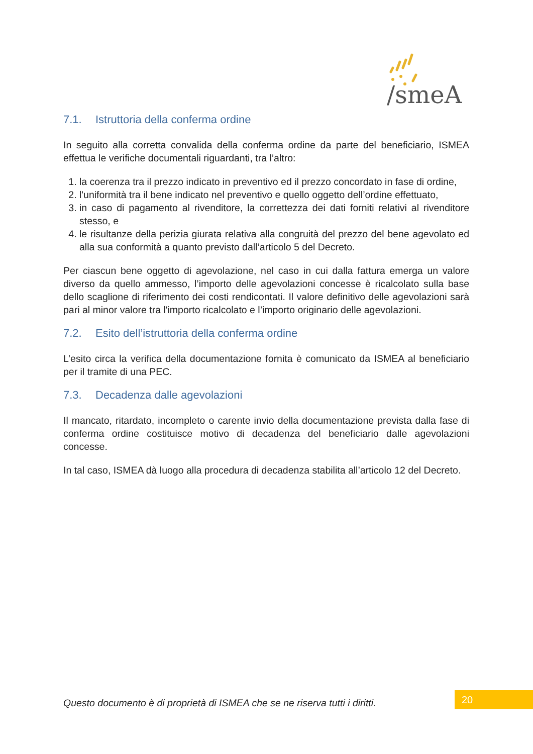/smeA
7.1. Istruttoria della conferma ordine
In seguito alla corretta convalida della conferma ordine da parte del beneficiario, ISMEA effettua le verifiche documentali riguardanti, tra l’altro:
1. la coerenza tra il prezzo indicato in preventivo ed il prezzo concordato in fase di ordine,
2. l'uniformità tra il bene indicato nel preventivo e quello oggetto dell’ordine effettuato,
3. in caso di pagamento al rivenditore, la correttezza dei dati forniti relativi al rivenditore stesso, e
4. le risultanze della perizia giurata relativa alla congruità del prezzo del bene agevolato ed alla sua conformità a quanto previsto dall’articolo 5 del Decreto.
Per ciascun bene oggetto di agevolazione, nel caso in cui dalla fattura emerga un valore diverso da quello ammesso, l’importo delle agevolazioni concesse è ricalcolato sulla base dello scaglione di riferimento dei costi rendicontati. Il valore definitivo delle agevolazioni sarà pari al minor valore tra l'importo ricalcolato e l’importo originario delle agevolazioni.
7.2. Esito dell’istruttoria della conferma ordine
L’esito circa la verifica della documentazione fornita è comunicato da ISMEA al beneficiario per il tramite di una PEC.
7.3. Decadenza dalle agevolazioni
Il mancato, ritardato, incompleto o carente invio della documentazione prevista dalla fase di conferma ordine costituisce motivo di decadenza del beneficiario dalle agevolazioni concesse.
In tal caso, ISMEA dà luogo alla procedura di decadenza stabilita all’articolo 12 del Decreto.
Questo documento è di proprietà di ISMEA che se ne riserva tutti i diritti.
20